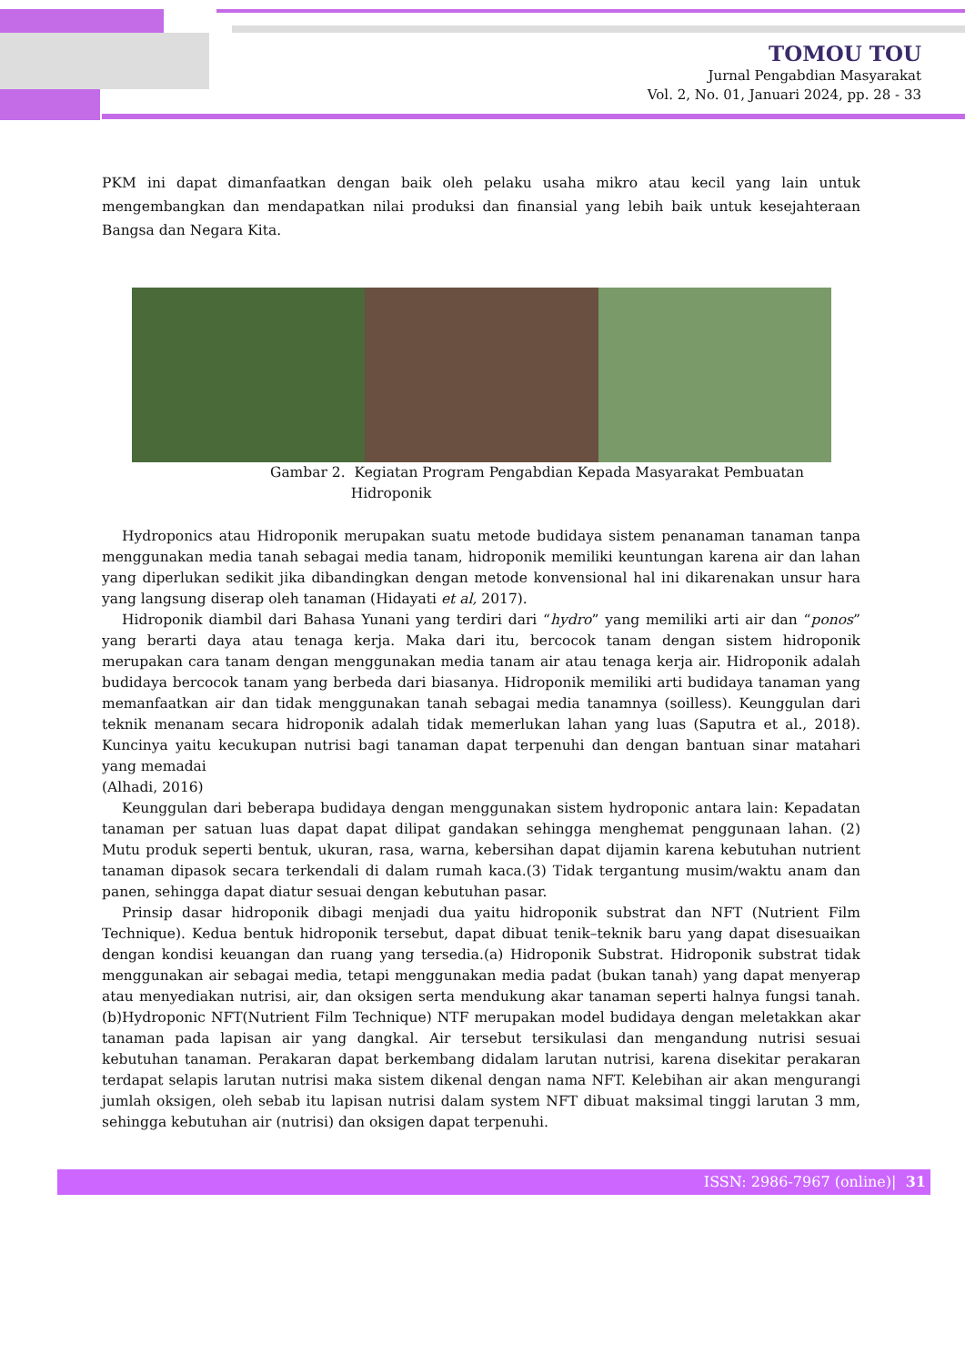TOMOU TOU
Jurnal Pengabdian Masyarakat
Vol. 2, No. 01, Januari 2024, pp. 28 - 33
PKM ini dapat dimanfaatkan dengan baik oleh pelaku usaha mikro atau kecil yang lain untuk mengembangkan dan mendapatkan nilai produksi dan finansial yang lebih baik untuk kesejahteraan Bangsa dan Negara Kita.
Gambar 2. Kegiatan Program Pengabdian Kepada Masyarakat Pembuatan
Hidroponik
Hydroponics atau Hidroponik merupakan suatu metode budidaya sistem penanaman tanaman tanpa menggunakan media tanah sebagai media tanam, hidroponik memiliki keuntungan karena air dan lahan yang diperlukan sedikit jika dibandingkan dengan metode konvensional hal ini dikarenakan unsur hara yang langsung diserap oleh tanaman (Hidayati et al, 2017).
Hidroponik diambil dari Bahasa Yunani yang terdiri dari “hydro” yang memiliki arti air dan “ponos” yang berarti daya atau tenaga kerja. Maka dari itu, bercocok tanam dengan sistem hidroponik merupakan cara tanam dengan menggunakan media tanam air atau tenaga kerja air. Hidroponik adalah budidaya bercocok tanam yang berbeda dari biasanya. Hidroponik memiliki arti budidaya tanaman yang memanfaatkan air dan tidak menggunakan tanah sebagai media tanamnya (soilless). Keunggulan dari teknik menanam secara hidroponik adalah tidak memerlukan lahan yang luas (Saputra et al., 2018). Kuncinya yaitu kecukupan nutrisi bagi tanaman dapat terpenuhi dan dengan bantuan sinar matahari yang memadai
(Alhadi, 2016)
Keunggulan dari beberapa budidaya dengan menggunakan sistem hydroponic antara lain: Kepadatan tanaman per satuan luas dapat dapat dilipat gandakan sehingga menghemat penggunaan lahan. (2) Mutu produk seperti bentuk, ukuran, rasa, warna, kebersihan dapat dijamin karena kebutuhan nutrient tanaman dipasok secara terkendali di dalam rumah kaca.(3) Tidak tergantung musim/waktu anam dan panen, sehingga dapat diatur sesuai dengan kebutuhan pasar.
Prinsip dasar hidroponik dibagi menjadi dua yaitu hidroponik substrat dan NFT (Nutrient Film Technique). Kedua bentuk hidroponik tersebut, dapat dibuat tenik–teknik baru yang dapat disesuaikan dengan kondisi keuangan dan ruang yang tersedia.(a) Hidroponik Substrat. Hidroponik substrat tidak menggunakan air sebagai media, tetapi menggunakan media padat (bukan tanah) yang dapat menyerap atau menyediakan nutrisi, air, dan oksigen serta mendukung akar tanaman seperti halnya fungsi tanah.(b)Hydroponic NFT(Nutrient Film Technique) NTF merupakan model budidaya dengan meletakkan akar tanaman pada lapisan air yang dangkal. Air tersebut tersikulasi dan mengandung nutrisi sesuai kebutuhan tanaman. Perakaran dapat berkembang didalam larutan nutrisi, karena disekitar perakaran terdapat selapis larutan nutrisi maka sistem dikenal dengan nama NFT. Kelebihan air akan mengurangi jumlah oksigen, oleh sebab itu lapisan nutrisi dalam system NFT dibuat maksimal tinggi larutan 3 mm, sehingga kebutuhan air (nutrisi) dan oksigen dapat terpenuhi.
ISSN: 2986-7967 (online)| 31